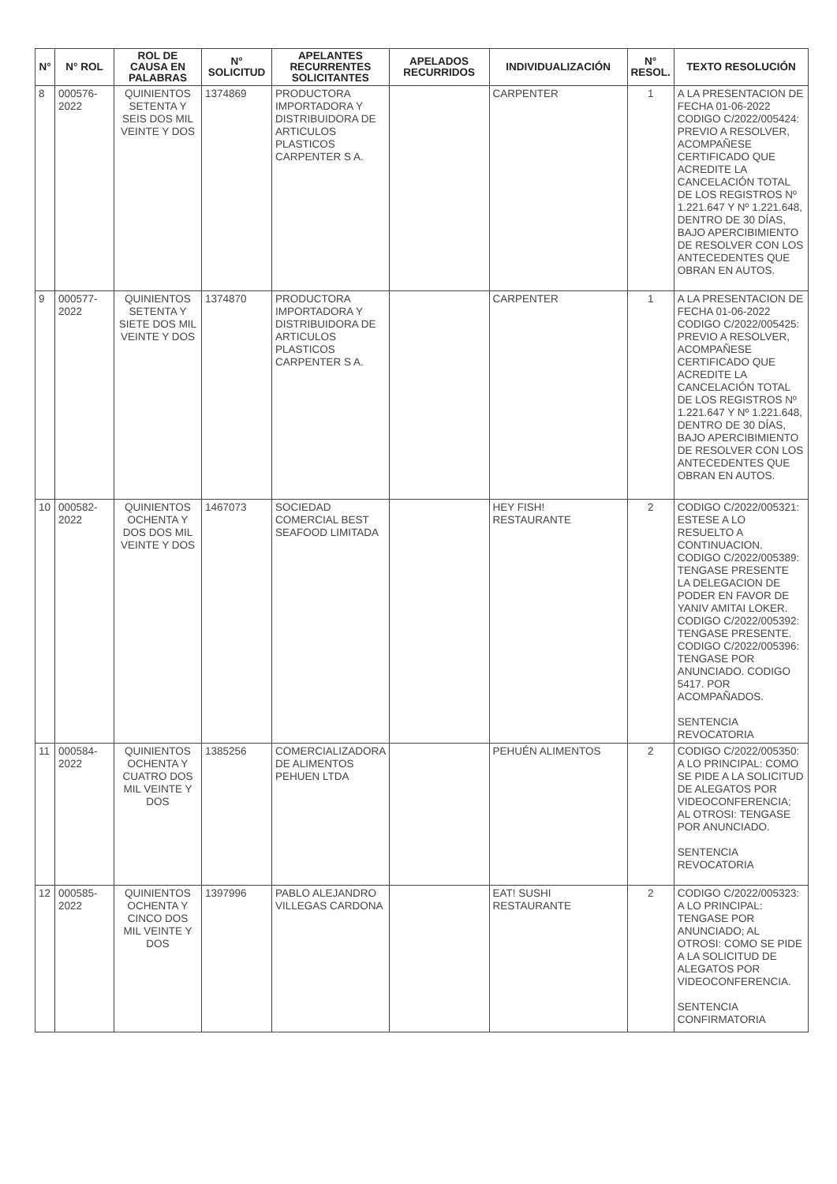| N° | N° ROL | ROL DE CAUSA EN PALABRAS | N° SOLICITUD | APELANTES RECURRENTES SOLICITANTES | APELADOS RECURRIDOS | INDIVIDUALIZACIÓN | N° RESOL. | TEXTO RESOLUCIÓN |
| --- | --- | --- | --- | --- | --- | --- | --- | --- |
| 8 | 000576-2022 | QUINIENTOS SETENTA Y SEIS DOS MIL VEINTE Y DOS | 1374869 | PRODUCTORA IMPORTADORA Y DISTRIBUIDORA DE ARTICULOS PLASTICOS CARPENTER S A. | | CARPENTER | 1 | A LA PRESENTACION DE FECHA 01-06-2022 CODIGO C/2022/005424: PREVIO A RESOLVER, ACOMPAÑESE CERTIFICADO QUE ACREDITE LA CANCELACIÓN TOTAL DE LOS REGISTROS Nº 1.221.647 Y Nº 1.221.648, DENTRO DE 30 DÍAS, BAJO APERCIBIMIENTO DE RESOLVER CON LOS ANTECEDENTES QUE OBRAN EN AUTOS. |
| 9 | 000577-2022 | QUINIENTOS SETENTA Y SIETE DOS MIL VEINTE Y DOS | 1374870 | PRODUCTORA IMPORTADORA Y DISTRIBUIDORA DE ARTICULOS PLASTICOS CARPENTER S A. | | CARPENTER | 1 | A LA PRESENTACION DE FECHA 01-06-2022 CODIGO C/2022/005425: PREVIO A RESOLVER, ACOMPAÑESE CERTIFICADO QUE ACREDITE LA CANCELACIÓN TOTAL DE LOS REGISTROS Nº 1.221.647 Y Nº 1.221.648, DENTRO DE 30 DÍAS, BAJO APERCIBIMIENTO DE RESOLVER CON LOS ANTECEDENTES QUE OBRAN EN AUTOS. |
| 10 | 000582-2022 | QUINIENTOS OCHENTA Y DOS DOS MIL VEINTE Y DOS | 1467073 | SOCIEDAD COMERCIAL BEST SEAFOOD LIMITADA | | HEY FISH! RESTAURANTE | 2 | CODIGO C/2022/005321: ESTESE A LO RESUELTO A CONTINUACION. CODIGO C/2022/005389: TENGASE PRESENTE LA DELEGACION DE PODER EN FAVOR DE YANIV AMITAI LOKER. CODIGO C/2022/005392: TENGASE PRESENTE. CODIGO C/2022/005396: TENGASE POR ANUNCIADO. CODIGO 5417. POR ACOMPAÑADOS. SENTENCIA REVOCATORIA |
| 11 | 000584-2022 | QUINIENTOS OCHENTA Y CUATRO DOS MIL VEINTE Y DOS | 1385256 | COMERCIALIZADORA DE ALIMENTOS PEHUEN LTDA | | PEHUÉN ALIMENTOS | 2 | CODIGO C/2022/005350: A LO PRINCIPAL: COMO SE PIDE A LA SOLICITUD DE ALEGATOS POR VIDEOCONFERENCIA; AL OTROSI: TENGASE POR ANUNCIADO. SENTENCIA REVOCATORIA |
| 12 | 000585-2022 | QUINIENTOS OCHENTA Y CINCO DOS MIL VEINTE Y DOS | 1397996 | PABLO ALEJANDRO VILLEGAS CARDONA | | EAT! SUSHI RESTAURANTE | 2 | CODIGO C/2022/005323: A LO PRINCIPAL: TENGASE POR ANUNCIADO; AL OTROSI: COMO SE PIDE A LA SOLICITUD DE ALEGATOS POR VIDEOCONFERENCIA. SENTENCIA CONFIRMATORIA |